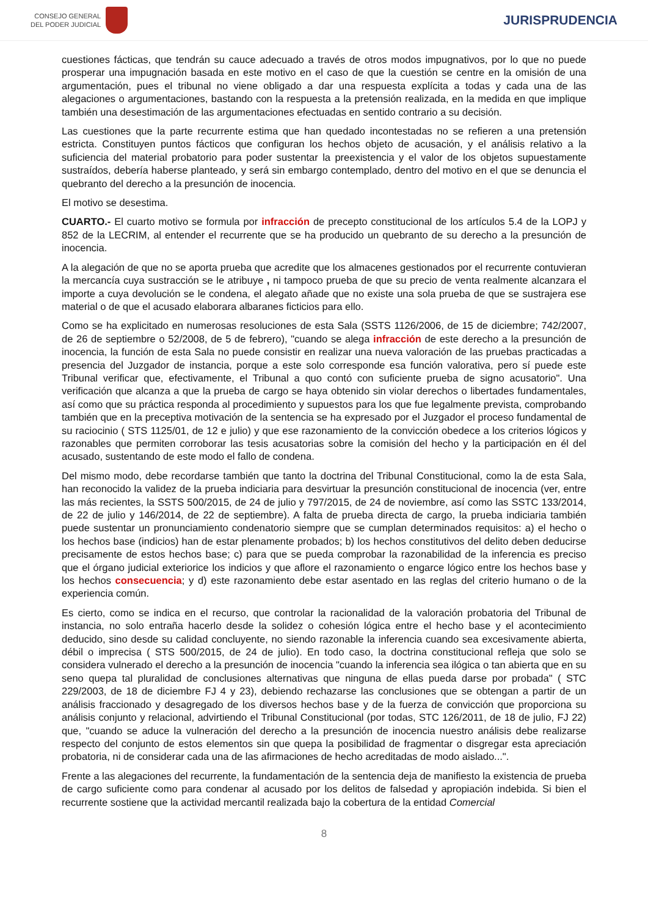CONSEJO GENERAL
DEL PODER JUDICIAL
JURISPRUDENCIA
cuestiones fácticas, que tendrán su cauce adecuado a través de otros modos impugnativos, por lo que no puede prosperar una impugnación basada en este motivo en el caso de que la cuestión se centre en la omisión de una argumentación, pues el tribunal no viene obligado a dar una respuesta explícita a todas y cada una de las alegaciones o argumentaciones, bastando con la respuesta a la pretensión realizada, en la medida en que implique también una desestimación de las argumentaciones efectuadas en sentido contrario a su decisión.
Las cuestiones que la parte recurrente estima que han quedado incontestadas no se refieren a una pretensión estricta. Constituyen puntos fácticos que configuran los hechos objeto de acusación, y el análisis relativo a la suficiencia del material probatorio para poder sustentar la preexistencia y el valor de los objetos supuestamente sustraídos, debería haberse planteado, y será sin embargo contemplado, dentro del motivo en el que se denuncia el quebranto del derecho a la presunción de inocencia.
El motivo se desestima.
CUARTO.- El cuarto motivo se formula por infracción de precepto constitucional de los artículos 5.4 de la LOPJ y 852 de la LECRIM, al entender el recurrente que se ha producido un quebranto de su derecho a la presunción de inocencia.
A la alegación de que no se aporta prueba que acredite que los almacenes gestionados por el recurrente contuvieran la mercancía cuya sustracción se le atribuye , ni tampoco prueba de que su precio de venta realmente alcanzara el importe a cuya devolución se le condena, el alegato añade que no existe una sola prueba de que se sustrajera ese material o de que el acusado elaborara albaranes ficticios para ello.
Como se ha explicitado en numerosas resoluciones de esta Sala (SSTS 1126/2006, de 15 de diciembre; 742/2007, de 26 de septiembre o 52/2008, de 5 de febrero), "cuando se alega infracción de este derecho a la presunción de inocencia, la función de esta Sala no puede consistir en realizar una nueva valoración de las pruebas practicadas a presencia del Juzgador de instancia, porque a este solo corresponde esa función valorativa, pero sí puede este Tribunal verificar que, efectivamente, el Tribunal a quo contó con suficiente prueba de signo acusatorio". Una verificación que alcanza a que la prueba de cargo se haya obtenido sin violar derechos o libertades fundamentales, así como que su práctica responda al procedimiento y supuestos para los que fue legalmente prevista, comprobando también que en la preceptiva motivación de la sentencia se ha expresado por el Juzgador el proceso fundamental de su raciocinio ( STS 1125/01, de 12 e julio) y que ese razonamiento de la convicción obedece a los criterios lógicos y razonables que permiten corroborar las tesis acusatorias sobre la comisión del hecho y la participación en él del acusado, sustentando de este modo el fallo de condena.
Del mismo modo, debe recordarse también que tanto la doctrina del Tribunal Constitucional, como la de esta Sala, han reconocido la validez de la prueba indiciaria para desvirtuar la presunción constitucional de inocencia (ver, entre las más recientes, la SSTS 500/2015, de 24 de julio y 797/2015, de 24 de noviembre, así como las SSTC 133/2014, de 22 de julio y 146/2014, de 22 de septiembre). A falta de prueba directa de cargo, la prueba indiciaria también puede sustentar un pronunciamiento condenatorio siempre que se cumplan determinados requisitos: a) el hecho o los hechos base (indicios) han de estar plenamente probados; b) los hechos constitutivos del delito deben deducirse precisamente de estos hechos base; c) para que se pueda comprobar la razonabilidad de la inferencia es preciso que el órgano judicial exteriorice los indicios y que aflore el razonamiento o engarce lógico entre los hechos base y los hechos consecuencia; y d) este razonamiento debe estar asentado en las reglas del criterio humano o de la experiencia común.
Es cierto, como se indica en el recurso, que controlar la racionalidad de la valoración probatoria del Tribunal de instancia, no solo entraña hacerlo desde la solidez o cohesión lógica entre el hecho base y el acontecimiento deducido, sino desde su calidad concluyente, no siendo razonable la inferencia cuando sea excesivamente abierta, débil o imprecisa ( STS 500/2015, de 24 de julio). En todo caso, la doctrina constitucional refleja que solo se considera vulnerado el derecho a la presunción de inocencia "cuando la inferencia sea ilógica o tan abierta que en su seno quepa tal pluralidad de conclusiones alternativas que ninguna de ellas pueda darse por probada" ( STC 229/2003, de 18 de diciembre FJ 4 y 23), debiendo rechazarse las conclusiones que se obtengan a partir de un análisis fraccionado y desagregado de los diversos hechos base y de la fuerza de convicción que proporciona su análisis conjunto y relacional, advirtiendo el Tribunal Constitucional (por todas, STC 126/2011, de 18 de julio, FJ 22) que, "cuando se aduce la vulneración del derecho a la presunción de inocencia nuestro análisis debe realizarse respecto del conjunto de estos elementos sin que quepa la posibilidad de fragmentar o disgregar esta apreciación probatoria, ni de considerar cada una de las afirmaciones de hecho acreditadas de modo aislado...".
Frente a las alegaciones del recurrente, la fundamentación de la sentencia deja de manifiesto la existencia de prueba de cargo suficiente como para condenar al acusado por los delitos de falsedad y apropiación indebida. Si bien el recurrente sostiene que la actividad mercantil realizada bajo la cobertura de la entidad Comercial
8